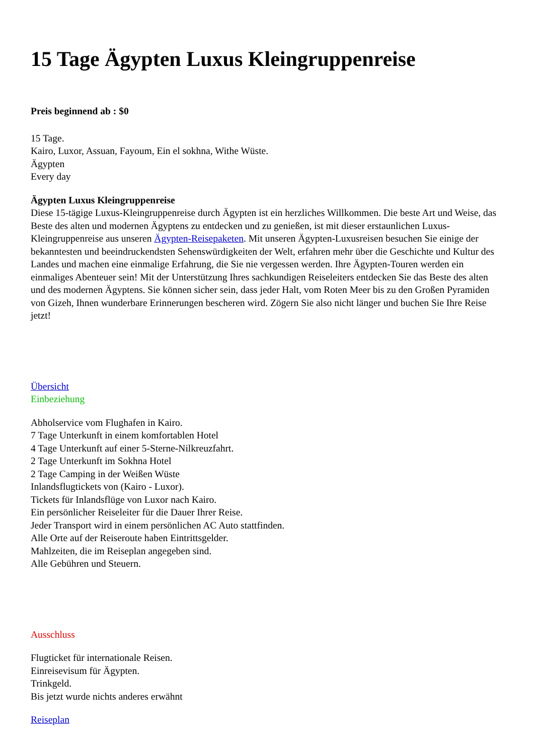15 Tage Ägypten Luxus Kleingruppenreise
Preis beginnend ab : $0
15 Tage.
Kairo, Luxor, Assuan, Fayoum, Ein el sokhna, Withe Wüste.
Ägypten
Every day
Ägypten Luxus Kleingruppenreise
Diese 15-tägige Luxus-Kleingruppenreise durch Ägypten ist ein herzliches Willkommen. Die beste Art und Weise, das Beste des alten und modernen Ägyptens zu entdecken und zu genießen, ist mit dieser erstaunlichen Luxus-Kleingruppenreise aus unseren Ägypten-Reisepaketen. Mit unseren Ägypten-Luxusreisen besuchen Sie einige der bekanntesten und beeindruckendsten Sehenswürdigkeiten der Welt, erfahren mehr über die Geschichte und Kultur des Landes und machen eine einmalige Erfahrung, die Sie nie vergessen werden. Ihre Ägypten-Touren werden ein einmaliges Abenteuer sein! Mit der Unterstützung Ihres sachkundigen Reiseleiters entdecken Sie das Beste des alten und des modernen Ägyptens. Sie können sicher sein, dass jeder Halt, vom Roten Meer bis zu den Großen Pyramiden von Gizeh, Ihnen wunderbare Erinnerungen bescheren wird. Zögern Sie also nicht länger und buchen Sie Ihre Reise jetzt!
Übersicht
Einbeziehung
Abholservice vom Flughafen in Kairo.
7 Tage Unterkunft in einem komfortablen Hotel
4 Tage Unterkunft auf einer 5-Sterne-Nilkreuzfahrt.
2 Tage Unterkunft im Sokhna Hotel
2 Tage Camping in der Weißen Wüste
Inlandsflugtickets von (Kairo - Luxor).
Tickets für Inlandsflüge von Luxor nach Kairo.
Ein persönlicher Reiseleiter für die Dauer Ihrer Reise.
Jeder Transport wird in einem persönlichen AC Auto stattfinden.
Alle Orte auf der Reiseroute haben Eintrittsgelder.
Mahlzeiten, die im Reiseplan angegeben sind.
Alle Gebühren und Steuern.
Ausschluss
Flugticket für internationale Reisen.
Einreisevisum für Ägypten.
Trinkgeld.
Bis jetzt wurde nichts anderes erwähnt
Reiseplan